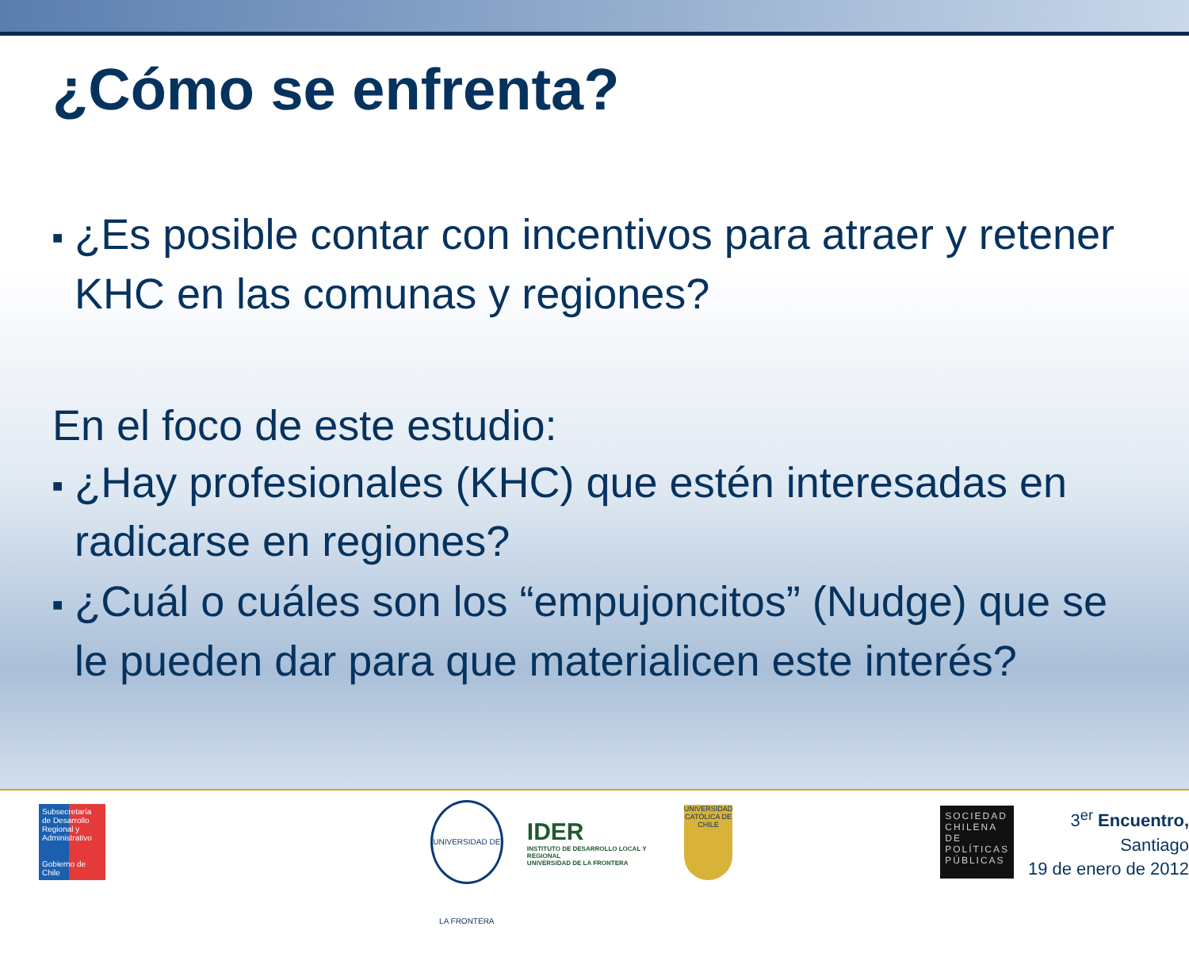¿Cómo se enfrenta?
■ ¿Es posible contar con incentivos para atraer y retener KHC en las comunas y regiones?
En el foco de este estudio:
■ ¿Hay profesionales (KHC) que estén interesadas en radicarse en regiones?
■ ¿Cuál o cuáles son los “empujoncitos” (Nudge) que se le pueden dar para que materialicen este interés?
Subsecretaría de Desarrollo Regional y Administrativo
Gobierno de Chile
UNIVERSIDAD DE LA FRONTERA
IDER
INSTITUTO DE DESARROLLO LOCAL Y REGIONAL
UNIVERSIDAD DE LA FRONTERA
UNIVERSIDAD CATÓLICA DE CHILE
SOCIEDAD CHILENA DE POLÍTICAS PÚBLICAS
3<sup>er</sup> Encuentro, Santiago
19 de enero de 2012